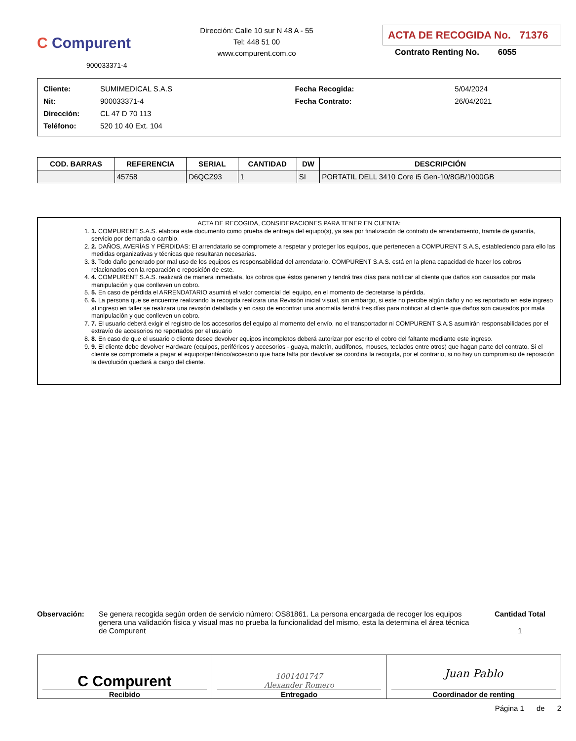C Compurent
900033371-4
Dirección: Calle 10 sur N 48 A - 55
Tel: 448 51 00
www.compurent.com.co
ACTA DE RECOGIDA No. 71376
Contrato Renting No. 6055
| Cliente: | SUMIMEDICAL S.A.S | Fecha Recogida: | 5/04/2024 |
| Nit: | 900033371-4 | Fecha Contrato: | 26/04/2021 |
| Dirección: | CL 47 D 70 113 | | |
| Teléfono: | 520 10 40 Ext. 104 | | |
| COD. BARRAS | REFERENCIA | SERIAL | CANTIDAD | DW | DESCRIPCIÓN |
| --- | --- | --- | --- | --- | --- |
| | 45758 | D6QCZ93 | 1 | SI | PORTATIL DELL 3410 Core i5 Gen-10/8GB/1000GB |
ACTA DE RECOGIDA, CONSIDERACIONES PARA TENER EN CUENTA:
1. COMPURENT S.A.S. elabora este documento como prueba de entrega del equipo(s), ya sea por finalización de contrato de arrendamiento, tramite de garantía, servicio por demanda o cambio.
2. DAÑOS, AVERÍAS Y PÉRDIDAS: El arrendatario se compromete a respetar y proteger los equipos, que pertenecen a COMPURENT S.A.S, estableciendo para ello las medidas organizativas y técnicas que resultaran necesarias.
3. Todo daño generado por mal uso de los equipos es responsabilidad del arrendatario. COMPURENT S.A.S. está en la plena capacidad de hacer los cobros relacionados con la reparación o reposición de este.
4. COMPURENT S.A.S. realizará de manera inmediata, los cobros que éstos generen y tendrá tres días para notificar al cliente que daños son causados por mala manipulación y que conlleven un cobro.
5. En caso de pérdida el ARRENDATARIO asumirá el valor comercial del equipo, en el momento de decretarse la pérdida.
6. La persona que se encuentre realizando la recogida realizara una Revisión inicial visual, sin embargo, si este no percibe algún daño y no es reportado en este ingreso al ingreso en taller se realizara una revisión detallada y en caso de encontrar una anomalía tendrá tres días para notificar al cliente que daños son causados por mala manipulación y que conlleven un cobro.
7. El usuario deberá exigir el registro de los accesorios del equipo al momento del envío, no el transportador ni COMPURENT S.A.S asumirán responsabilidades por el extravío de accesorios no reportados por el usuario
8. En caso de que el usuario o cliente desee devolver equipos incompletos deberá autorizar por escrito el cobro del faltante mediante este ingreso.
9. El cliente debe devolver Hardware (equipos, periféricos y accesorios - guaya, maletín, audífonos, mouses, teclados entre otros) que hagan parte del contrato. Si el cliente se compromete a pagar el equipo/periférico/accesorio que hace falta por devolver se coordina la recogida, por el contrario, si no hay un compromiso de reposición la devolución quedará a cargo del cliente.
Observación: Se genera recogida según orden de servicio número: OS81861. La persona encargada de recoger los equipos genera una validación física y visual mas no prueba la funcionalidad del mismo, esta la determina el área técnica de Compurent
Cantidad Total
1
C Compurent
Recibido
1001401747
Alexander Romero
Entregado
Juan Pablo
Coordinador de renting
Página 1 de 2